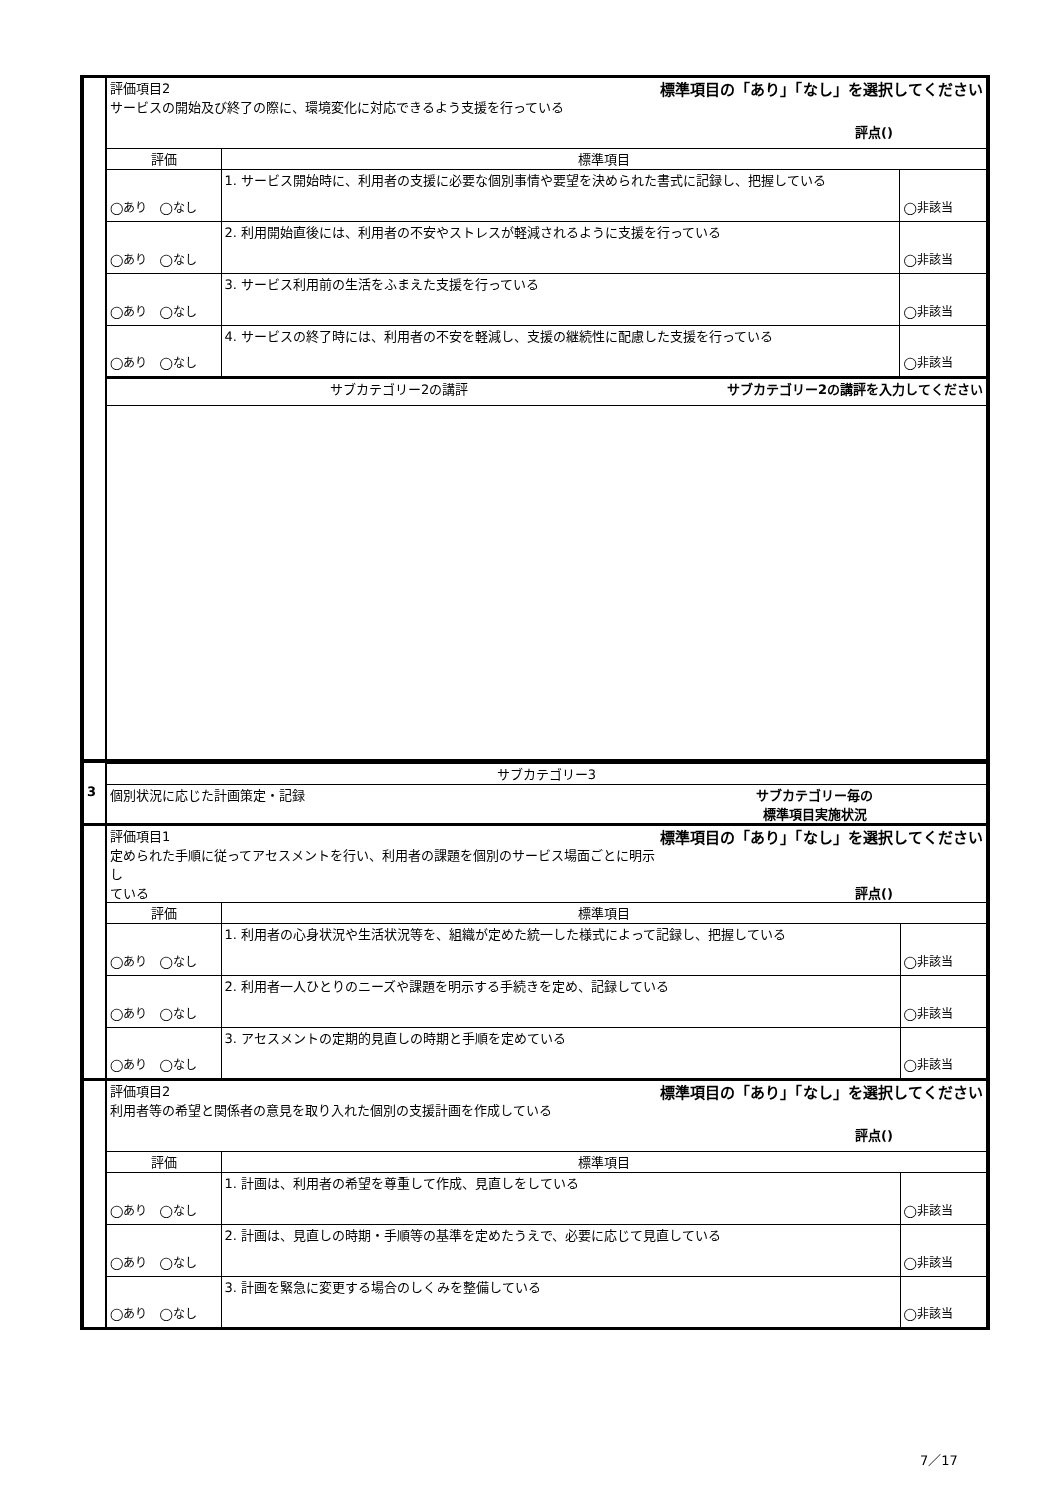| | 評価項目2 標準項目の「あり」「なし」を選択してください サービスの開始及び終了の際に、環境変化に対応できるよう支援を行っている 評点() | | |
| | 評価 | 標準項目 | |
| | ◯あり ◯なし | 1. サービス開始時に、利用者の支援に必要な個別事情や要望を決められた書式に記録し、把握している | ◯非該当 |
| | ◯あり ◯なし | 2. 利用開始直後には、利用者の不安やストレスが軽減されるように支援を行っている | ◯非該当 |
| | ◯あり ◯なし | 3. サービス利用前の生活をふまえた支援を行っている | ◯非該当 |
| | ◯あり ◯なし | 4. サービスの終了時には、利用者の不安を軽減し、支援の継続性に配慮した支援を行っている | ◯非該当 |
| | サブカテゴリー2の講評 サブカテゴリー2の講評を入力してください | | |
| | サブカテゴリー3 | | |
| 3 | 個別状況に応じた計画策定・記録 サブカテゴリー毎の 標準項目実施状況 | | |
| | 評価項目1 標準項目の「あり」「なし」を選択してください 定められた手順に従ってアセスメントを行い、利用者の課題を個別のサービス場面ごとに明示し ている 評点() | | |
| | 評価 | 標準項目 | |
| | ◯あり ◯なし | 1. 利用者の心身状況や生活状況等を、組織が定めた統一した様式によって記録し、把握している | ◯非該当 |
| | ◯あり ◯なし | 2. 利用者一人ひとりのニーズや課題を明示する手続きを定め、記録している | ◯非該当 |
| | ◯あり ◯なし | 3. アセスメントの定期的見直しの時期と手順を定めている | ◯非該当 |
| | 評価項目2 標準項目の「あり」「なし」を選択してください 利用者等の希望と関係者の意見を取り入れた個別の支援計画を作成している 評点() | | |
| | 評価 | 標準項目 | |
| | ◯あり ◯なし | 1. 計画は、利用者の希望を尊重して作成、見直しをしている | ◯非該当 |
| | ◯あり ◯なし | 2. 計画は、見直しの時期・手順等の基準を定めたうえで、必要に応じて見直している | ◯非該当 |
| | ◯あり ◯なし | 3. 計画を緊急に変更する場合のしくみを整備している | ◯非該当 |
7／17